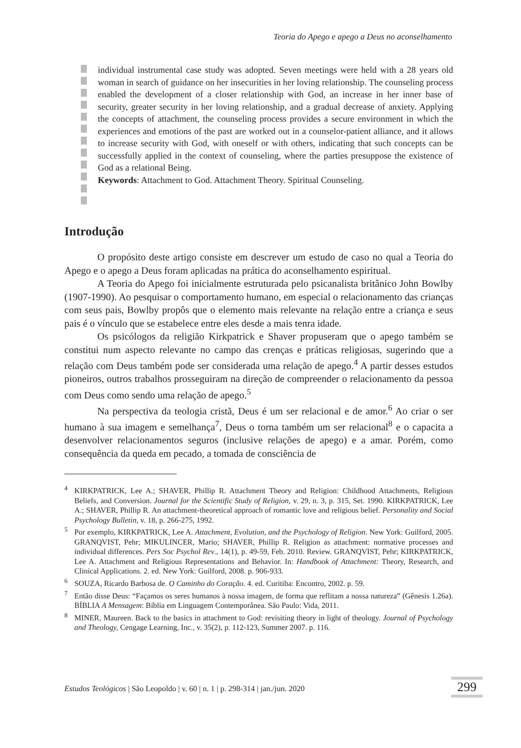Teoria do Apego e apego a Deus no aconselhamento
individual instrumental case study was adopted. Seven meetings were held with a 28 years old woman in search of guidance on her insecurities in her loving relationship. The counseling process enabled the development of a closer relationship with God, an increase in her inner base of security, greater security in her loving relationship, and a gradual decrease of anxiety. Applying the concepts of attachment, the counseling process provides a secure environment in which the experiences and emotions of the past are worked out in a counselor-patient alliance, and it allows to increase security with God, with oneself or with others, indicating that such concepts can be successfully applied in the context of counseling, where the parties presuppose the existence of God as a relational Being.
Keywords: Attachment to God. Attachment Theory. Spiritual Counseling.
Introdução
O propósito deste artigo consiste em descrever um estudo de caso no qual a Teoria do Apego e o apego a Deus foram aplicadas na prática do aconselhamento espiritual.
A Teoria do Apego foi inicialmente estruturada pelo psicanalista britânico John Bowlby (1907-1990). Ao pesquisar o comportamento humano, em especial o relacionamento das crianças com seus pais, Bowlby propôs que o elemento mais relevante na relação entre a criança e seus pais é o vínculo que se estabelece entre eles desde a mais tenra idade.
Os psicólogos da religião Kirkpatrick e Shaver propuseram que o apego também se constitui num aspecto relevante no campo das crenças e práticas religiosas, sugerindo que a relação com Deus também pode ser considerada uma relação de apego.<sup>4</sup> A partir desses estudos pioneiros, outros trabalhos prosseguiram na direção de compreender o relacionamento da pessoa com Deus como sendo uma relação de apego.<sup>5</sup>
Na perspectiva da teologia cristã, Deus é um ser relacional e de amor.<sup>6</sup> Ao criar o ser humano à sua imagem e semelhança<sup>7</sup>, Deus o torna também um ser relacional<sup>8</sup> e o capacita a desenvolver relacionamentos seguros (inclusive relações de apego) e a amar. Porém, como consequência da queda em pecado, a tomada de consciência de
<sup>4</sup> KIRKPATRICK, Lee A.; SHAVER, Phillip R. Attachment Theory and Religion: Childhood Attachments, Religious Beliefs, and Conversion. Journal for the Scientific Study of Religion, v. 29, n. 3, p. 315, Set. 1990. KIRKPATRICK, Lee A.; SHAVER, Phillip R. An attachment-theoretical approach of romantic love and religious belief. Personality and Social Psychology Bulletin, v. 18, p. 266-275, 1992.
<sup>5</sup> Por exemplo, KIRKPATRICK, Lee A. Attachment, Evolution, and the Psychology of Religion. New York: Guilford, 2005. GRANQVIST, Pehr; MIKULINCER, Mario; SHAVER, Phillip R. Religion as attachment: normative processes and individual differences. Pers Soc Psychol Rev., 14(1), p. 49-59, Feb. 2010. Review. GRANQVIST, Pehr; KIRKPATRICK, Lee A. Attachment and Religious Representations and Behavior. In: Handbook of Attachment: Theory, Research, and Clinical Applications. 2. ed. New York: Guilford, 2008. p. 906-933.
<sup>6</sup> SOUZA, Ricardo Barbosa de. O Caminho do Coração. 4. ed. Curitiba: Encontro, 2002. p. 59.
<sup>7</sup> Então disse Deus: “Façamos os seres humanos à nossa imagem, de forma que reflitam a nossa natureza” (Gênesis 1.26a). BÍBLIA A Mensagem: Bíblia em Linguagem Contemporânea. São Paulo: Vida, 2011.
<sup>8</sup> MINER, Maureen. Back to the basics in attachment to God: revisiting theory in light of theology. Journal of Psychology and Theology, Cengage Learning, Inc., v. 35(2), p. 112-123, Summer 2007. p. 116.
Estudos Teológicos | São Leopoldo | v. 60 | n. 1 | p. 298-314 | jan./jun. 2020
299